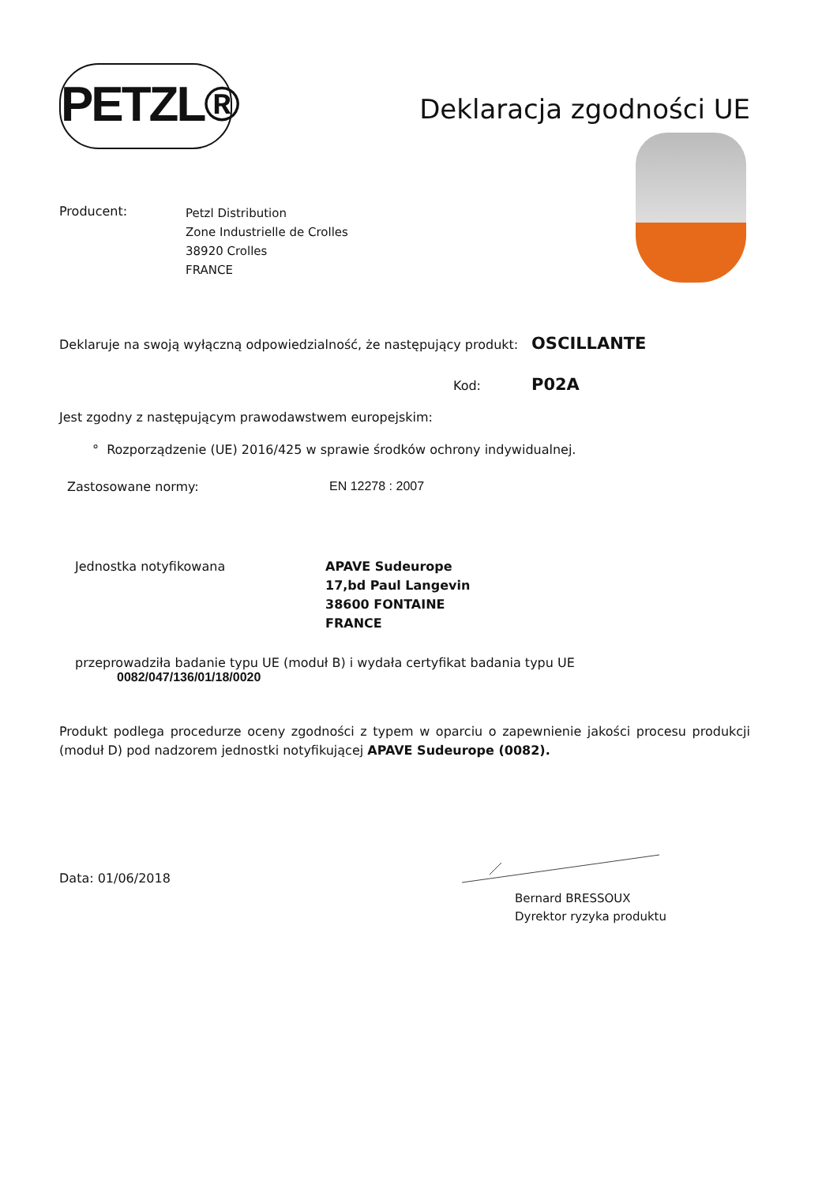PETZL®
Deklaracja zgodności UE
Producent:
Petzl Distribution
Zone Industrielle de Crolles
38920 Crolles
FRANCE
Deklaruje na swoją wyłączną odpowiedzialność, że następujący produkt:
OSCILLANTE
Kod:
P02A
Jest zgodny z następującym prawodawstwem europejskim:
° Rozporządzenie (UE) 2016/425 w sprawie środków ochrony indywidualnej.
Zastosowane normy: EN 12278 : 2007
Jednostka notyfikowana APAVE Sudeurope
17,bd Paul Langevin
38600 FONTAINE
FRANCE
przeprowadziła badanie typu UE (moduł B) i wydała certyfikat badania typu UE
0082/047/136/01/18/0020
Produkt podlega procedurze oceny zgodności z typem w oparciu o zapewnienie jakości procesu produkcji (moduł D) pod nadzorem jednostki notyfikującej APAVE Sudeurope (0082).
Data: 01/06/2018
Bernard BRESSOUX
Dyrektor ryzyka produktu